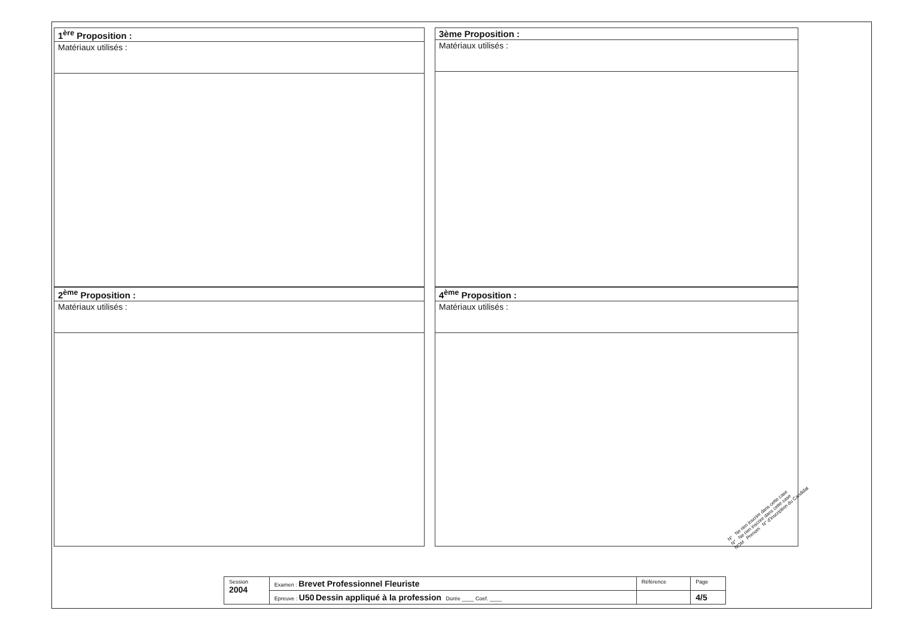1<sup>ère</sup> Proposition :
Matériaux utilisés :
3ème Proposition :
Matériaux utilisés :
2<sup>ème</sup> Proposition :
Matériaux utilisés :
4<sup>ème</sup> Proposition :
Matériaux utilisés :
| Session 2004 | Examen : Brevet Professionnel Fleuriste | Référence | Page |
| | Epreuve : U50 Dessin appliqué à la profession Durée ____ Coef. ____ | | 4/5 |
N° Ne rien inscrire dans cette case
N° Ne rien inscrire dans cette case
NOM Prenom N° d'inscription du Candidat